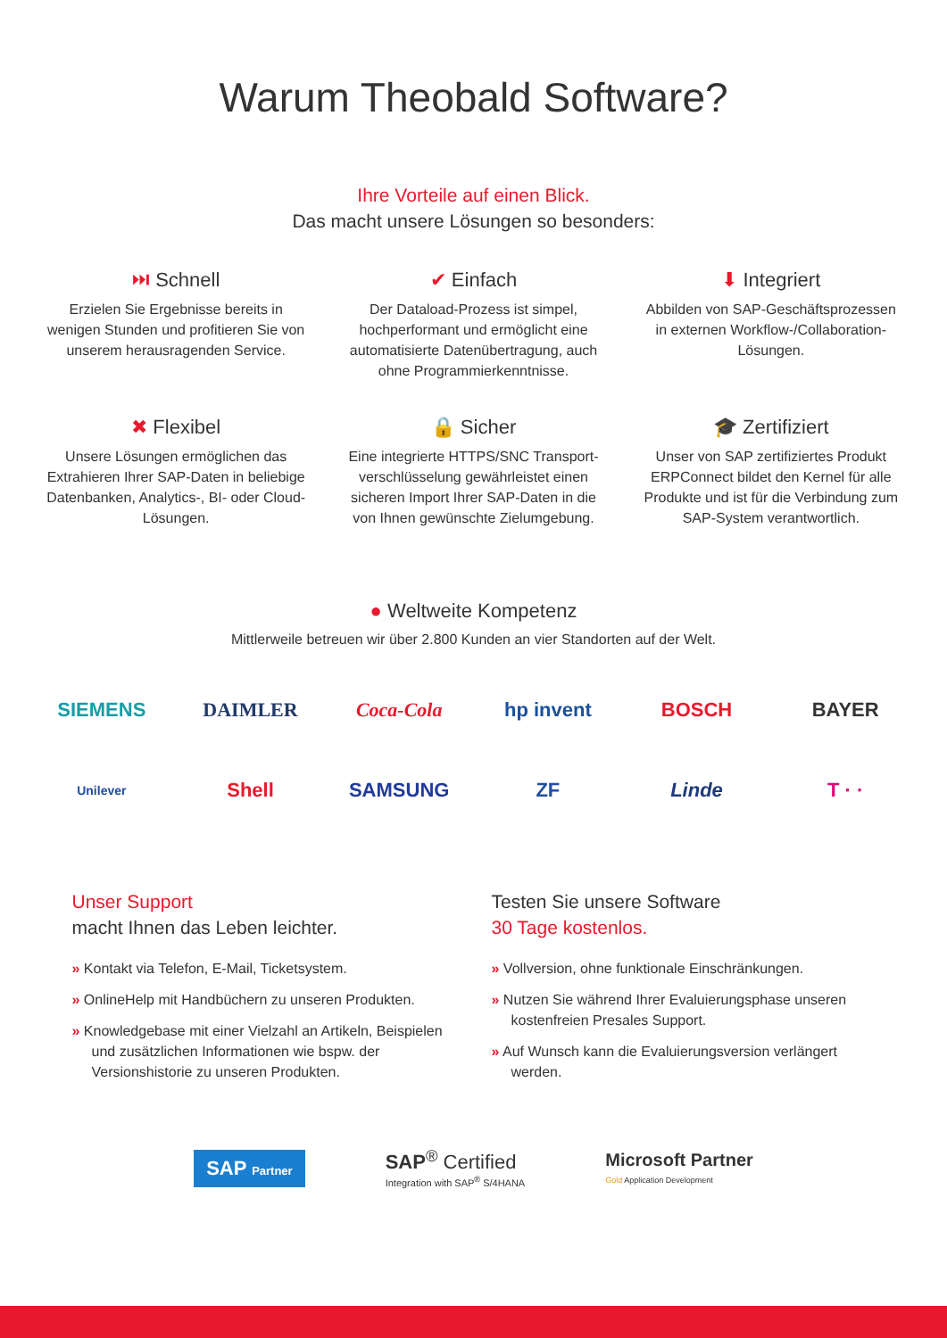Warum Theobald Software?
Ihre Vorteile auf einen Blick.
Das macht unsere Lösungen so besonders:
⏭ Schnell
Erzielen Sie Ergebnisse bereits in wenigen Stunden und profitieren Sie von unserem herausragenden Service.
✔ Einfach
Der Dataload-Prozess ist simpel, hochperformant und ermöglicht eine automatisierte Datenübertragung, auch ohne Programmierkenntnisse.
⬇ Integriert
Abbilden von SAP-Geschäfts­prozessen in externen Workflow-/Collaboration-Lösungen.
✖ Flexibel
Unsere Lösungen ermöglichen das Extrahieren Ihrer SAP-Daten in beliebige Datenbanken, Analytics-, BI- oder Cloud-Lösungen.
🔒 Sicher
Eine integrierte HTTPS/SNC Transport­verschlüsselung gewährleistet einen sicheren Import Ihrer SAP-Daten in die von Ihnen gewünschte Zielumgebung.
🎓 Zertifiziert
Unser von SAP zertifiziertes Produkt ERPConnect bildet den Kernel für alle Produkte und ist für die Verbindung zum SAP-System verantwortlich.
● Weltweite Kompetenz
Mittlerweile betreuen wir über 2.800 Kunden an vier Standorten auf der Welt.
SIEMENS
DAIMLER
Coca-Cola
hp invent
BOSCH
BAYER
Unilever
Shell
SAMSUNG
ZF
Linde
T · ·
Unser Support
macht Ihnen das Leben leichter.
» Kontakt via Telefon, E-Mail, Ticketsystem.
» OnlineHelp mit Handbüchern zu unseren Produkten.
» Knowledgebase mit einer Vielzahl an Artikeln, Beispielen und zusätzlichen Informationen wie bspw. der Versionshistorie zu unseren Produkten.
Testen Sie unsere Software
30 Tage kostenlos.
» Vollversion, ohne funktionale Einschränkungen.
» Nutzen Sie während Ihrer Evaluierungsphase unseren kostenfreien Presales Support.
» Auf Wunsch kann die Evaluierungsversion verlängert werden.
SAP Partner
SAP<sup>®</sup> Certified
Integration with SAP<sup>®</sup> S/4HANA
Microsoft Partner
Gold Application Development